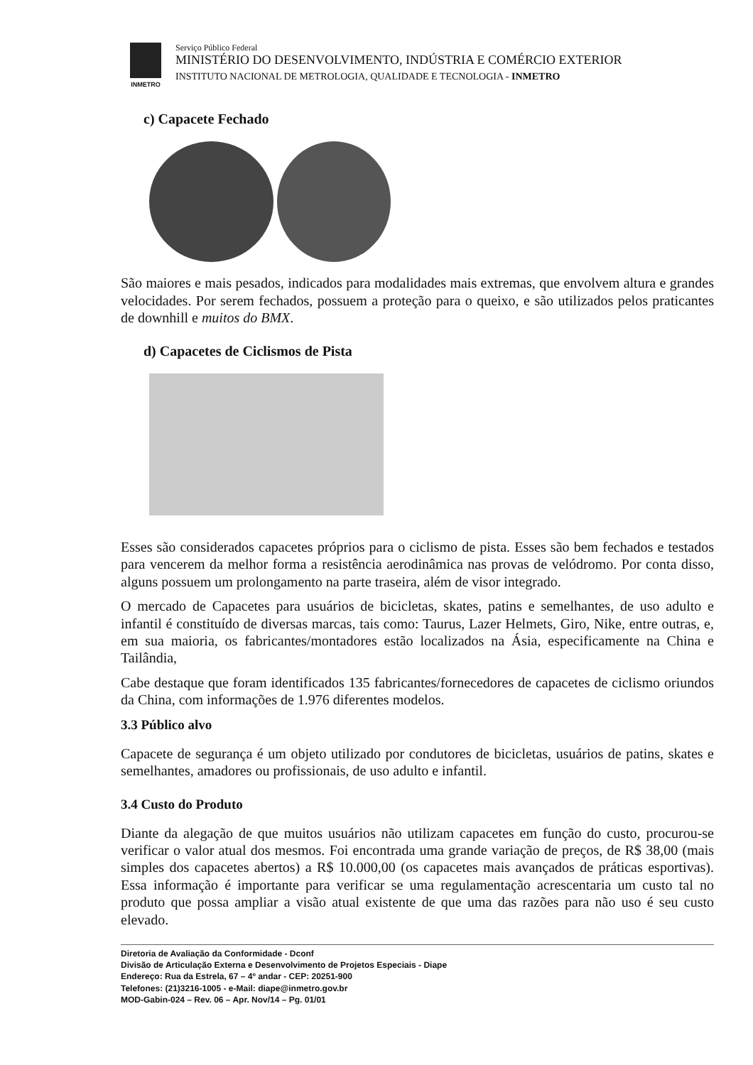INMETRO
Serviço Público Federal
MINISTÉRIO DO DESENVOLVIMENTO, INDÚSTRIA E COMÉRCIO EXTERIOR
INSTITUTO NACIONAL DE METROLOGIA, QUALIDADE E TECNOLOGIA - INMETRO
c) Capacete Fechado
São maiores e mais pesados, indicados para modalidades mais extremas, que envolvem altura e grandes velocidades. Por serem fechados, possuem a proteção para o queixo, e são utilizados pelos praticantes de downhill e muitos do BMX.
d) Capacetes de Ciclismos de Pista
Esses são considerados capacetes próprios para o ciclismo de pista. Esses são bem fechados e testados para vencerem da melhor forma a resistência aerodinâmica nas provas de velódromo. Por conta disso, alguns possuem um prolongamento na parte traseira, além de visor integrado.
O mercado de Capacetes para usuários de bicicletas, skates, patins e semelhantes, de uso adulto e infantil é constituído de diversas marcas, tais como: Taurus, Lazer Helmets, Giro, Nike, entre outras, e, em sua maioria, os fabricantes/montadores estão localizados na Ásia, especificamente na China e Tailândia,
Cabe destaque que foram identificados 135 fabricantes/fornecedores de capacetes de ciclismo oriundos da China, com informações de 1.976 diferentes modelos.
3.3 Público alvo
Capacete de segurança é um objeto utilizado por condutores de bicicletas, usuários de patins, skates e semelhantes, amadores ou profissionais, de uso adulto e infantil.
3.4 Custo do Produto
Diante da alegação de que muitos usuários não utilizam capacetes em função do custo, procurou-se verificar o valor atual dos mesmos. Foi encontrada uma grande variação de preços, de R$ 38,00 (mais simples dos capacetes abertos) a R$ 10.000,00 (os capacetes mais avançados de práticas esportivas). Essa informação é importante para verificar se uma regulamentação acrescentaria um custo tal no produto que possa ampliar a visão atual existente de que uma das razões para não uso é seu custo elevado.
Diretoria de Avaliação da Conformidade - Dconf
Divisão de Articulação Externa e Desenvolvimento de Projetos Especiais - Diape
Endereço: Rua da Estrela, 67 – 4º andar - CEP: 20251-900
Telefones: (21)3216-1005 - e-Mail: diape@inmetro.gov.br
MOD-Gabin-024 – Rev. 06 – Apr. Nov/14 – Pg. 01/01